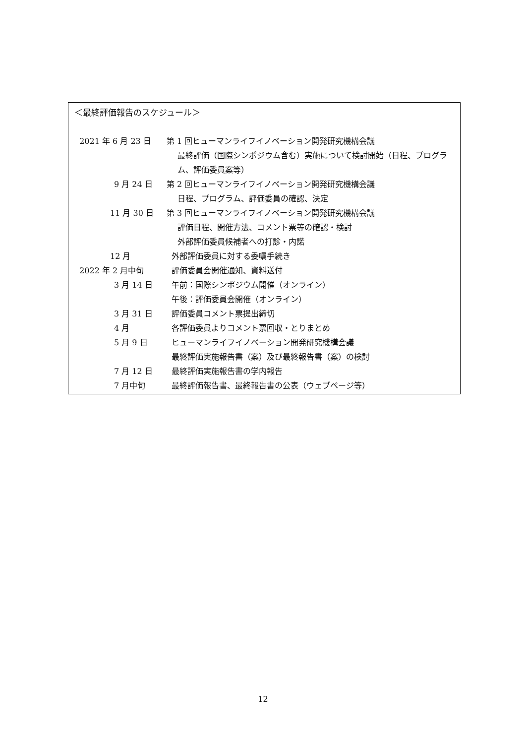＜最終評価報告のスケジュール＞
2021 年 6 月 23 日 第 1 回ヒューマンライフイノベーション開発研究機構会議
最終評価（国際シンポジウム含む）実施について検討開始（日程、プログラム、評価委員案等）
9 月 24 日 第 2 回ヒューマンライフイノベーション開発研究機構会議
日程、プログラム、評価委員の確認、決定
11 月 30 日 第 3 回ヒューマンライフイノベーション開発研究機構会議
評価日程、開催方法、コメント票等の確認・検討
外部評価委員候補者への打診・内諾
12 月 外部評価委員に対する委嘱手続き
2022 年 2 月中旬 評価委員会開催通知、資料送付
3 月 14 日 午前：国際シンポジウム開催（オンライン）
午後：評価委員会開催（オンライン）
3 月 31 日 評価委員コメント票提出締切
4 月 各評価委員よりコメント票回収・とりまとめ
5 月 9 日 ヒューマンライフイノベーション開発研究機構会議
最終評価実施報告書（案）及び最終報告書（案）の検討
7 月 12 日 最終評価実施報告書の学内報告
7 月中旬 最終評価報告書、最終報告書の公表（ウェブページ等）
12